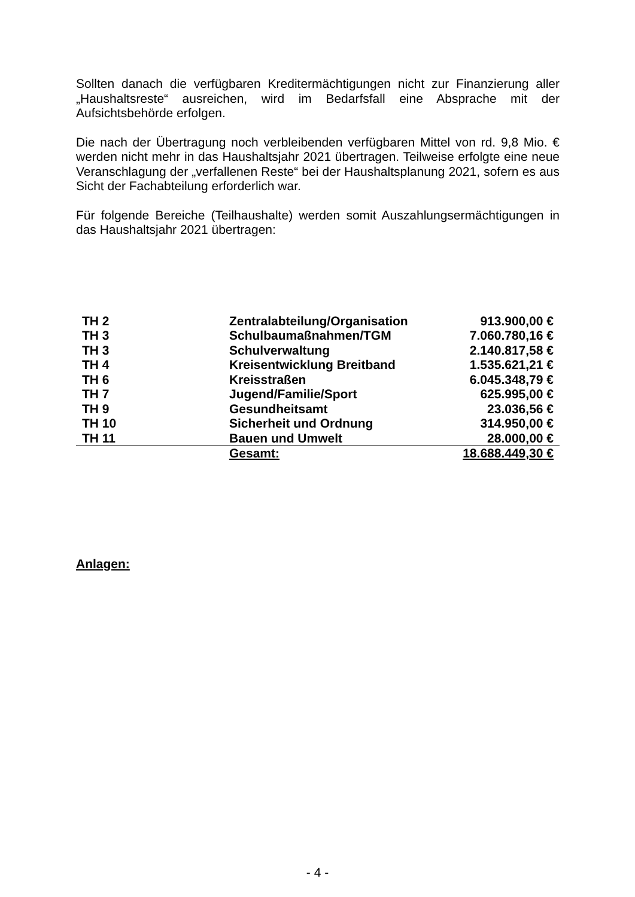Sollten danach die verfügbaren Kreditermächtigungen nicht zur Finanzierung aller „Haushaltsreste“ ausreichen, wird im Bedarfsfall eine Absprache mit der Aufsichtsbehörde erfolgen.
Die nach der Übertragung noch verbleibenden verfügbaren Mittel von rd. 9,8 Mio. € werden nicht mehr in das Haushaltsjahr 2021 übertragen. Teilweise erfolgte eine neue Veranschlagung der „verfallenen Reste“ bei der Haushaltsplanung 2021, sofern es aus Sicht der Fachabteilung erforderlich war.
Für folgende Bereiche (Teilhaushalte) werden somit Auszahlungsermächtigungen in das Haushaltsjahr 2021 übertragen:
| TH 2 | Zentralabteilung/Organisation | 913.900,00 € |
| TH 3 | Schulbaumaßnahmen/TGM | 7.060.780,16 € |
| TH 3 | Schulverwaltung | 2.140.817,58 € |
| TH 4 | Kreisentwicklung Breitband | 1.535.621,21 € |
| TH 6 | Kreisstraßen | 6.045.348,79 € |
| TH 7 | Jugend/Familie/Sport | 625.995,00 € |
| TH 9 | Gesundheitsamt | 23.036,56 € |
| TH 10 | Sicherheit und Ordnung | 314.950,00 € |
| TH 11 | Bauen und Umwelt | 28.000,00 € |
| | Gesamt: | 18.688.449,30 € |
Anlagen:
- 4 -